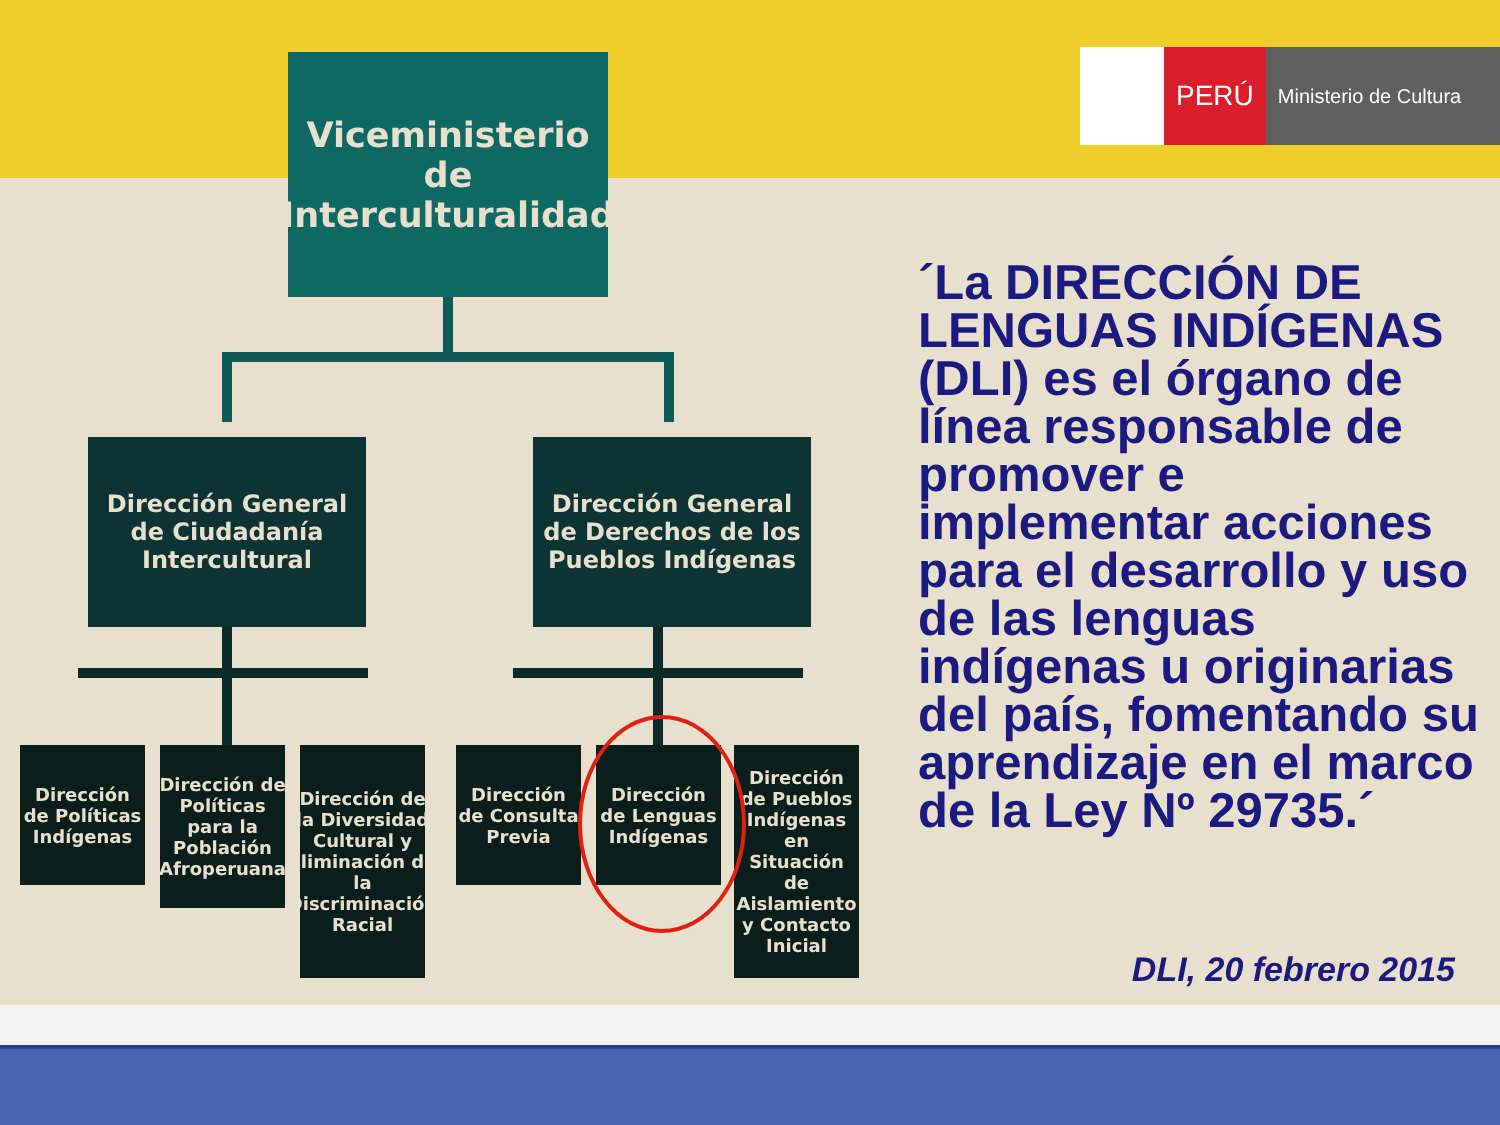PERÚ
Ministerio de Cultura
Viceministerio de Interculturalidad
Dirección General de Ciudadanía Intercultural
Dirección General de Derechos de los Pueblos Indígenas
Dirección de Políticas Indígenas
Dirección de Políticas para la Población Afroperuana
Dirección de la Diversidad Cultural y Eliminación de la Discriminación Racial
Dirección de Consulta Previa
Dirección de Lenguas Indígenas
Dirección de Pueblos Indígenas en Situación de Aislamiento y Contacto Inicial
´La DIRECCIÓN DE LENGUAS INDÍGENAS (DLI) es el órgano de línea responsable de promover e implementar acciones para el desarrollo y uso de las lenguas indígenas u originarias del país, fomentando su aprendizaje en el marco de la Ley Nº 29735.´
DLI, 20 febrero 2015